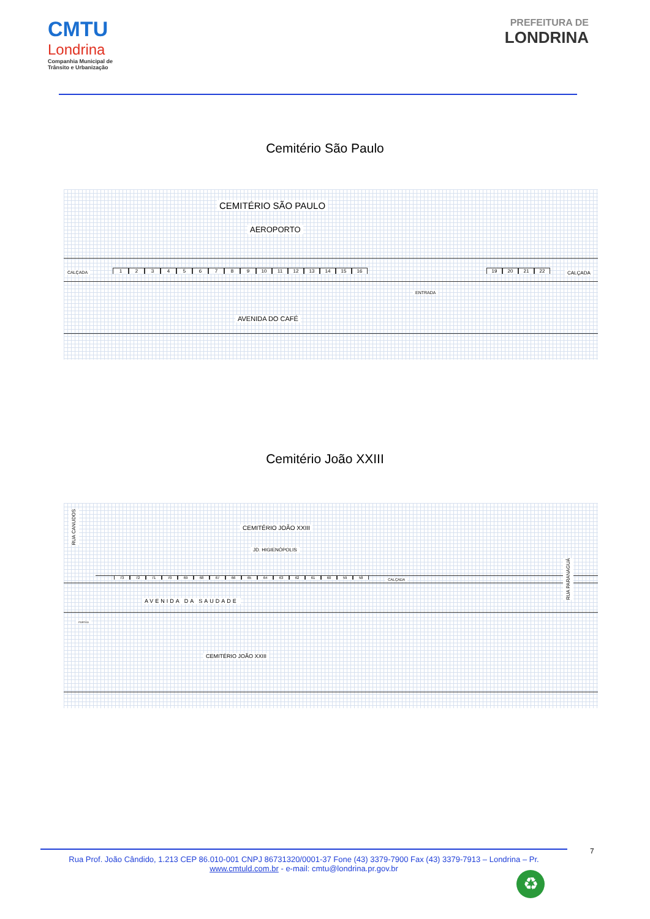CMTU
Londrina
Companhia Municipal de
Trânsito e Urbanização
PREFEITURA DE
LONDRINA
Cemitério São Paulo
CEMITÉRIO SÃO PAULO
AEROPORTO
CALÇADA 123456789 10 11 12 13 14 15 16 19 20 21 22 CALÇADA
ENTRADA
AVENIDA DO CAFÉ
Cemitério João XXIII
RUA CANUDOS
CEMITÉRIO JOÃO XXIII
JD. HIGIENÓPOLIS
73 72 71 70 69 68 67 66 65 64 63 62 61 60 59 58
CALÇADA
AVENIDA DA SAUDADE
RUA PARANAGUÁ
PORTÃO
CEMITÉRIO JOÃO XXIII
7
Rua Prof. João Cândido, 1.213 CEP 86.010-001 CNPJ 86731320/0001-37 Fone (43) 3379-7900 Fax (43) 3379-7913 – Londrina – Pr.
www.cmtuld.com.br - e-mail: cmtu@londrina.pr.gov.br
♻